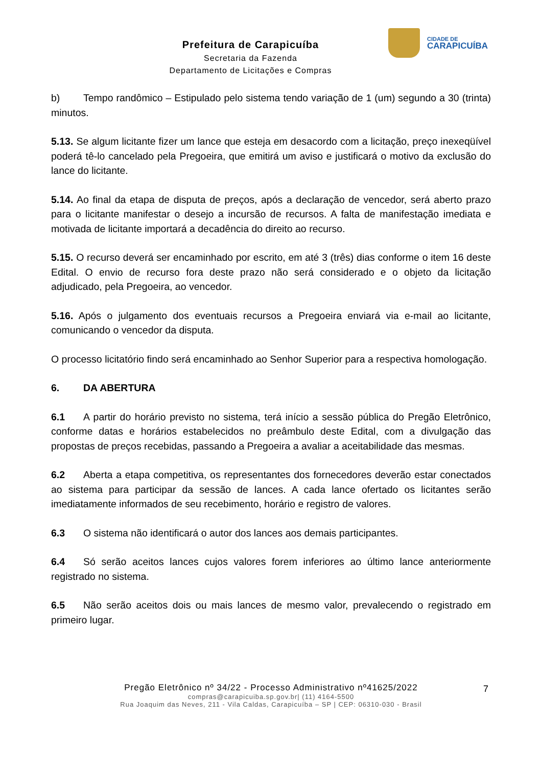CIDADE DE
CARAPICUÍBA
Prefeitura de Carapicuíba
Secretaria da Fazenda
Departamento de Licitações e Compras
b) Tempo randômico – Estipulado pelo sistema tendo variação de 1 (um) segundo a 30 (trinta) minutos.
5.13. Se algum licitante fizer um lance que esteja em desacordo com a licitação, preço inexeqüível poderá tê-lo cancelado pela Pregoeira, que emitirá um aviso e justificará o motivo da exclusão do lance do licitante.
5.14. Ao final da etapa de disputa de preços, após a declaração de vencedor, será aberto prazo para o licitante manifestar o desejo a incursão de recursos. A falta de manifestação imediata e motivada de licitante importará a decadência do direito ao recurso.
5.15. O recurso deverá ser encaminhado por escrito, em até 3 (três) dias conforme o item 16 deste Edital. O envio de recurso fora deste prazo não será considerado e o objeto da licitação adjudicado, pela Pregoeira, ao vencedor.
5.16. Após o julgamento dos eventuais recursos a Pregoeira enviará via e-mail ao licitante, comunicando o vencedor da disputa.
O processo licitatório findo será encaminhado ao Senhor Superior para a respectiva homologação.
6. DA ABERTURA
6.1 A partir do horário previsto no sistema, terá início a sessão pública do Pregão Eletrônico, conforme datas e horários estabelecidos no preâmbulo deste Edital, com a divulgação das propostas de preços recebidas, passando a Pregoeira a avaliar a aceitabilidade das mesmas.
6.2 Aberta a etapa competitiva, os representantes dos fornecedores deverão estar conectados ao sistema para participar da sessão de lances. A cada lance ofertado os licitantes serão imediatamente informados de seu recebimento, horário e registro de valores.
6.3 O sistema não identificará o autor dos lances aos demais participantes.
6.4 Só serão aceitos lances cujos valores forem inferiores ao último lance anteriormente registrado no sistema.
6.5 Não serão aceitos dois ou mais lances de mesmo valor, prevalecendo o registrado em primeiro lugar.
7
Pregão Eletrônico nº 34/22 - Processo Administrativo nº41625/2022
compras@carapicuiba.sp.gov.br| (11) 4164-5500
Rua Joaquim das Neves, 211 - Vila Caldas, Carapicuíba – SP | CEP: 06310-030 - Brasil